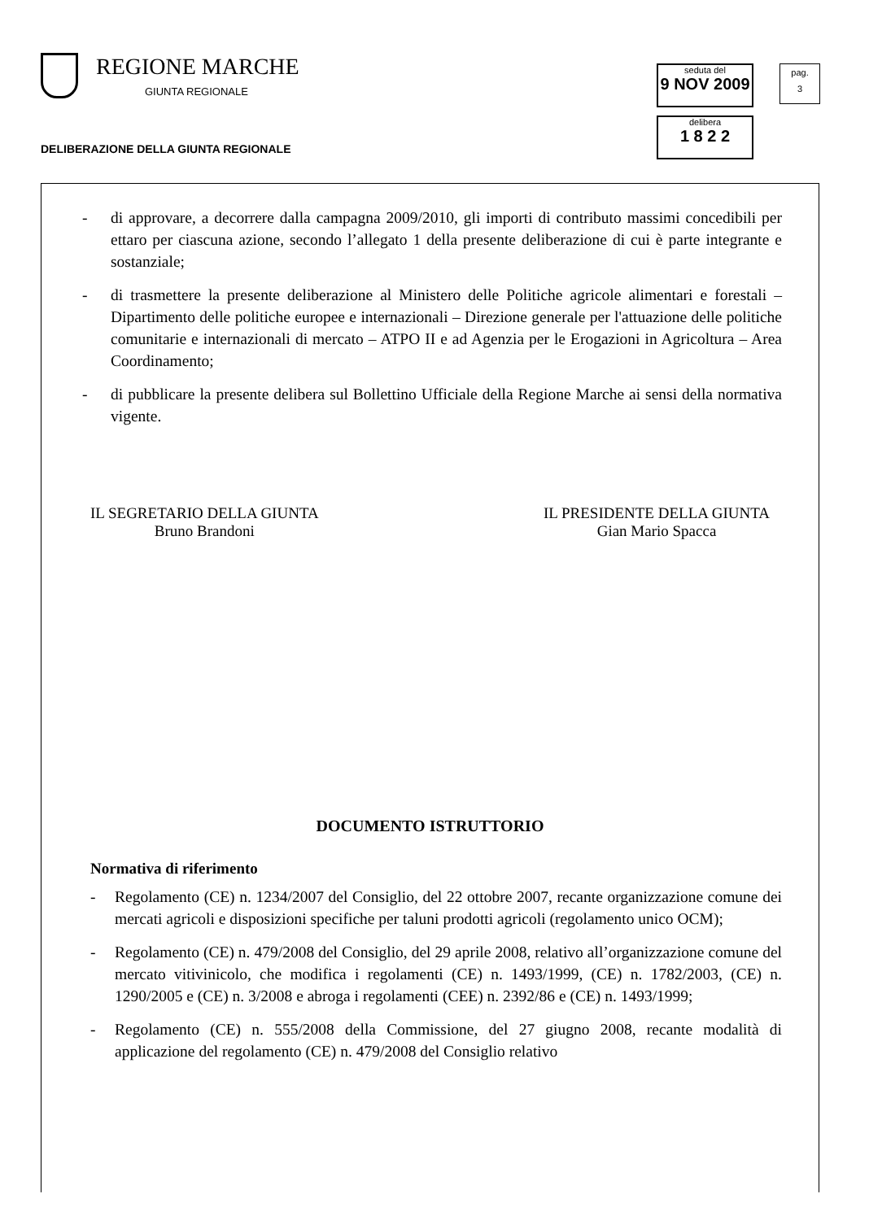REGIONE MARCHE
GIUNTA REGIONALE
DELIBERAZIONE DELLA GIUNTA REGIONALE
seduta del
9 NOV 2009
delibera
1 8 2 2
pag.
3
- di approvare, a decorrere dalla campagna 2009/2010, gli importi di contributo massimi concedibili per ettaro per ciascuna azione, secondo l’allegato 1 della presente deliberazione di cui è parte integrante e sostanziale;
- di trasmettere la presente deliberazione al Ministero delle Politiche agricole alimentari e forestali – Dipartimento delle politiche europee e internazionali – Direzione generale per l'attuazione delle politiche comunitarie e internazionali di mercato – ATPO II e ad Agenzia per le Erogazioni in Agricoltura – Area Coordinamento;
- di pubblicare la presente delibera sul Bollettino Ufficiale della Regione Marche ai sensi della normativa vigente.
IL SEGRETARIO DELLA GIUNTA
Bruno Brandoni
IL PRESIDENTE DELLA GIUNTA
Gian Mario Spacca
DOCUMENTO ISTRUTTORIO
Normativa di riferimento
- Regolamento (CE) n. 1234/2007 del Consiglio, del 22 ottobre 2007, recante organizzazione comune dei mercati agricoli e disposizioni specifiche per taluni prodotti agricoli (regolamento unico OCM);
- Regolamento (CE) n. 479/2008 del Consiglio, del 29 aprile 2008, relativo all’organizzazione comune del mercato vitivinicolo, che modifica i regolamenti (CE) n. 1493/1999, (CE) n. 1782/2003, (CE) n. 1290/2005 e (CE) n. 3/2008 e abroga i regolamenti (CEE) n. 2392/86 e (CE) n. 1493/1999;
- Regolamento (CE) n. 555/2008 della Commissione, del 27 giugno 2008, recante modalità di applicazione del regolamento (CE) n. 479/2008 del Consiglio relativo